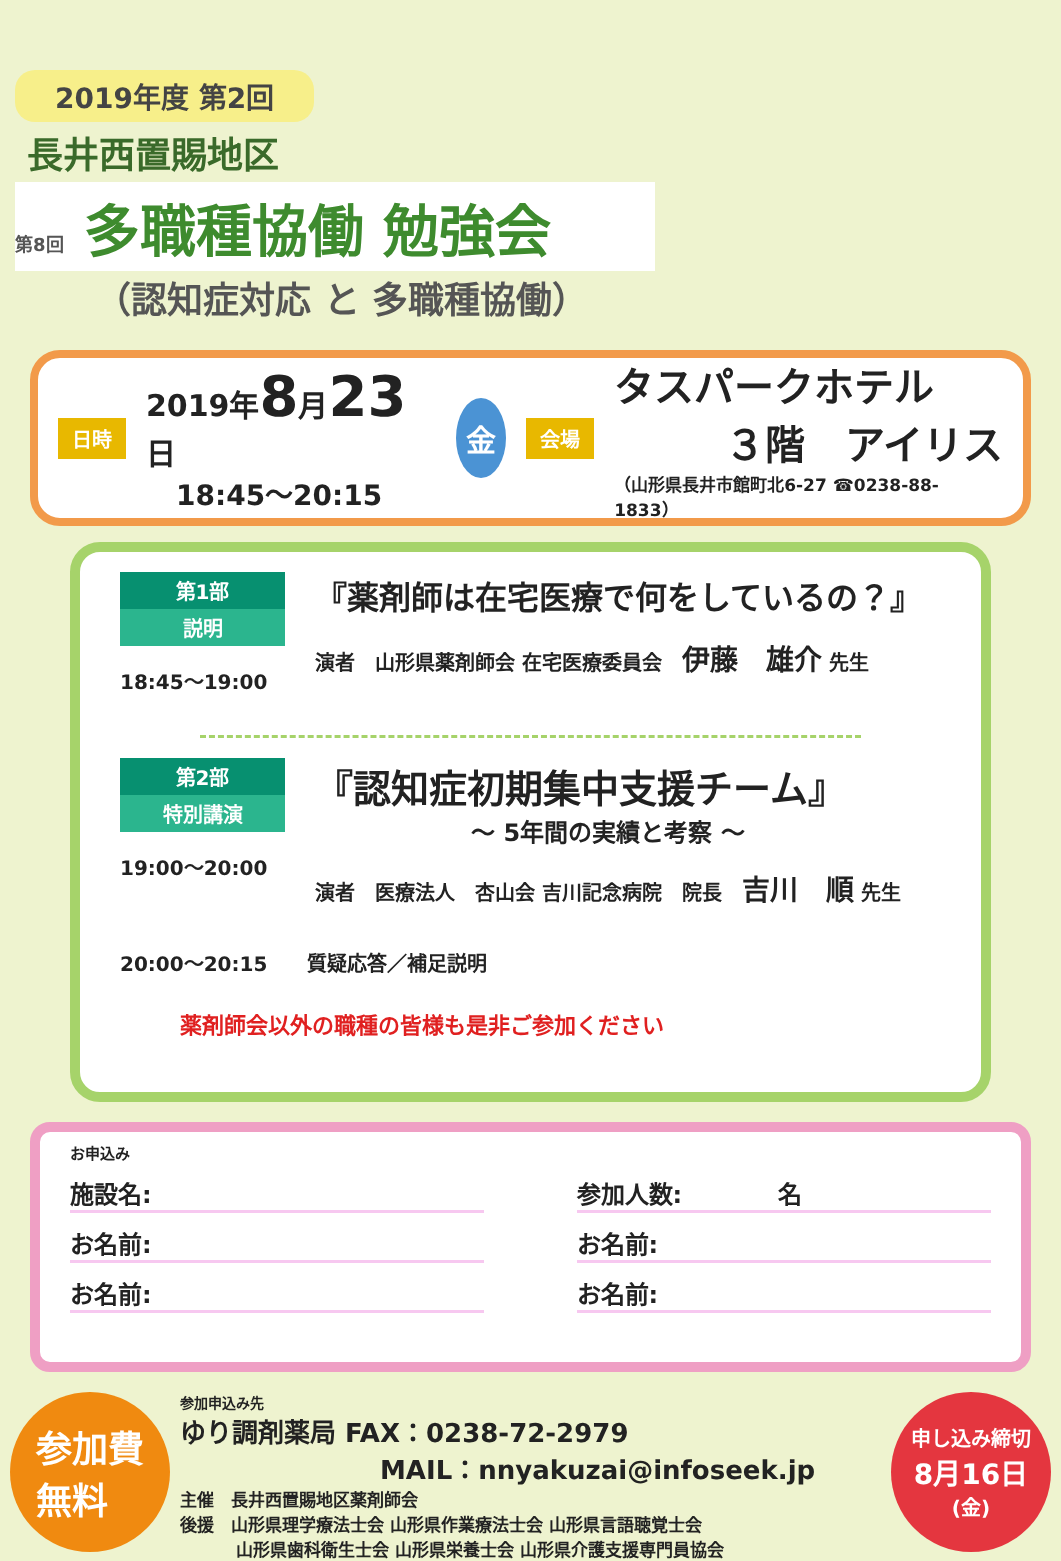2019年度 第2回
長井西置賜地区
第8回 多職種協働 勉強会
（認知症対応 と 多職種協働）
日時
2019年8月23日
18:45～20:15
金
会場
タスパークホテル
３階　アイリス
（山形県長井市館町北6-27 ☎0238-88-1833）
第1部
説明
18:45～19:00
『薬剤師は在宅医療で何をしているの？』
演者　山形県薬剤師会 在宅医療委員会　伊藤　雄介 先生
第2部
特別講演
19:00～20:00
『認知症初期集中支援チーム』
～ 5年間の実績と考察 ～
演者　医療法人　杏山会 吉川記念病院　院長　吉川　順 先生
20:00～20:15　　質疑応答／補足説明
薬剤師会以外の職種の皆様も是非ご参加ください
お申込み
施設名: 参加人数:　　　　名
お名前: お名前:
お名前: お名前:
参加費
無料
参加申込み先
ゆり調剤薬局 FAX：0238-72-2979
MAIL：nnyakuzai@infoseek.jp
主催　長井西置賜地区薬剤師会
後援　山形県理学療法士会 山形県作業療法士会 山形県言語聴覚士会
山形県歯科衛生士会 山形県栄養士会 山形県介護支援専門員協会
申し込み締切
8月16日
(金)